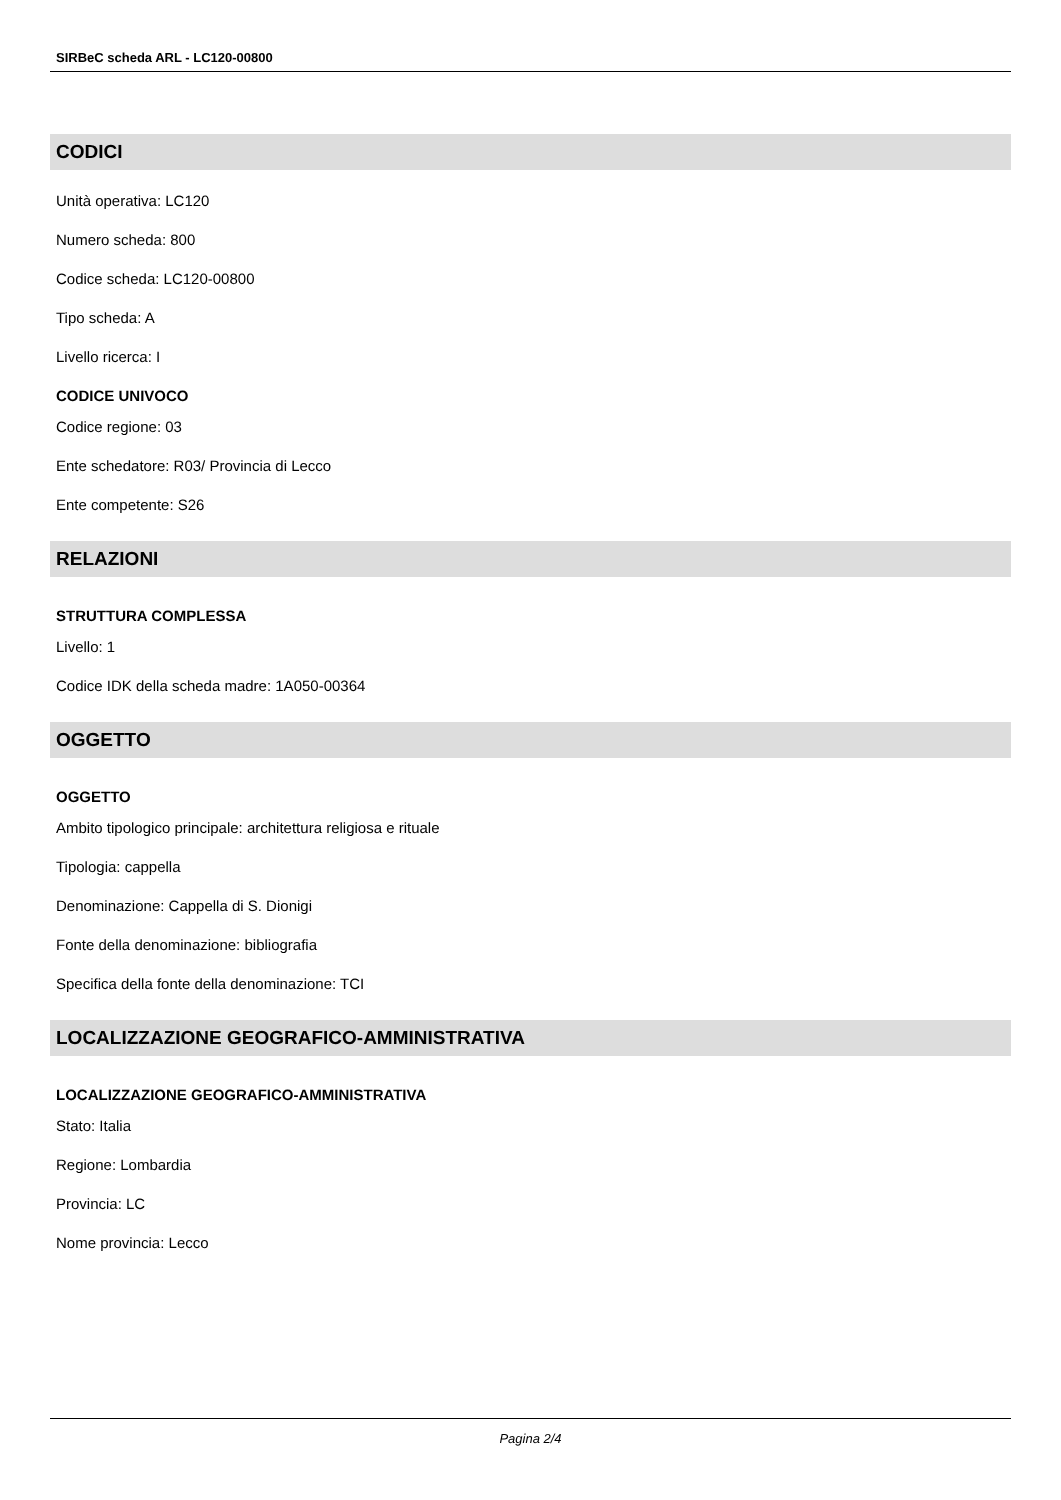SIRBeC scheda ARL - LC120-00800
CODICI
Unità operativa: LC120
Numero scheda: 800
Codice scheda: LC120-00800
Tipo scheda: A
Livello ricerca: I
CODICE UNIVOCO
Codice regione: 03
Ente schedatore: R03/ Provincia di Lecco
Ente competente: S26
RELAZIONI
STRUTTURA COMPLESSA
Livello: 1
Codice IDK della scheda madre: 1A050-00364
OGGETTO
OGGETTO
Ambito tipologico principale: architettura religiosa e rituale
Tipologia: cappella
Denominazione: Cappella di S. Dionigi
Fonte della denominazione: bibliografia
Specifica della fonte della denominazione: TCI
LOCALIZZAZIONE GEOGRAFICO-AMMINISTRATIVA
LOCALIZZAZIONE GEOGRAFICO-AMMINISTRATIVA
Stato: Italia
Regione: Lombardia
Provincia: LC
Nome provincia: Lecco
Pagina 2/4